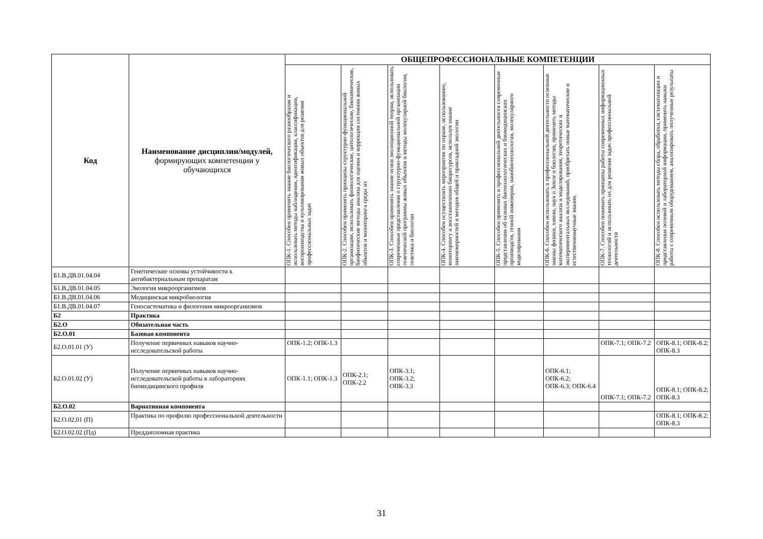| Код | Наименование дисциплин/модулей, формирующих компетенции у обучающихся | ОБЩЕПРОФЕССИОНАЛЬНЫЕ КОМПЕТЕНЦИИ | | | | | | | |
| --- | --- | --- | --- | --- | --- | --- | --- | --- | --- |
| | | ОПК-1. Способен применять знание биологического разнообразия и использовать методы наблюдения, идентификации, классификации, воспроизводства и культивирования живых объектов для решения профессиональных задач | ОПК-2. Способен применять принципы структурно-функциональной организации, использовать физиологические, цитологические, биохимические, биофизические методы анализа для оценки и коррекции состояния живых объектов и мониторинга среды их | ОПК-3. Способен применять знание основ эволюционной теории, использовать современные представления о структурно-функциональной организации генетической программы живых объектов и методы молекулярной биологии, генетики и биологии | ОПК-4. Способен осуществлять мероприятия по охране, использованию, мониторингу и восстановлению биоресурсов, используя знание закономерностей и методов общей и прикладной экологии | ОПК-5. Способен применять в профессиональной деятельности современные представления об основах биотехнологических и биомедицинских производств, генной инженерии, нанобиотехнологии, молекулярного моделирования | ОПК-6. Способен использовать в профессиональной деятельности основные законы физики, химии, наук о Земле и биологии, применять методы математического анализа и моделирования, теоретических и экспериментальных исследований, приобретать новые математические и естественнонаучные знания, | ОПК-7. Способен понимать принципы работы современных информационных технологий и использовать их для решения задач профессиональной деятельности | ОПК-8. Способен использовать методы сбора, обработки, систематизации и представления полевой и лабораторной информации, применять навыки работы с современным оборудованием, анализировать полученные результаты |
| Б1.В.ДВ.01.04.04 | Генетические основы устойчивости к антибактериальным препаратам | | | | | | | | |
| Б1.В.ДВ.01.04.05 | Экология микроорганизмов | | | | | | | | |
| Б1.В.ДВ.01.04.06 | Медицинская микробиология | | | | | | | | |
| Б1.В.ДВ.01.04.07 | Геносистематика и филогения микроорганизмов | | | | | | | | |
| Б2 | Практика | | | | | | | | |
| Б2.О | Обязательная часть | | | | | | | | |
| Б2.О.01 | Базовая компонента | | | | | | | | |
| Б2.О.01.01 (У) | Получение первичных навыков научно-исследовательской работы | ОПК-1.2; ОПК-1.3 | | | | | | ОПК-7.1; ОПК-7.2 | ОПК-8.1; ОПК-8.2; ОПК-8.3 |
| Б2.О.01.02 (У) | Получение первичных навыков научно-исследовательской работы в лабораториях биомедицинского профиля | ОПК-1.1; ОПК-1.3 | ОПК-2.1; ОПК-2.2 | ОПК-3.1; ОПК-3.2; ОПК-3.3 | | | ОПК-6.1; ОПК-6.2; ОПК-6.3; ОПК-6.4 | ОПК-7.1; ОПК-7.2 | ОПК-8.1; ОПК-8.2; ОПК-8.3 |
| Б2.О.02 | Вариативная компонента | | | | | | | | |
| Б2.О.02.01 (П) | Практика по профилю профессиональной деятельности | | | | | | | | ОПК-8.1; ОПК-8.2; ОПК-8.3 |
| Б2.О.02.02 (Пд) | Преддипломная практика | | | | | | | | |
31